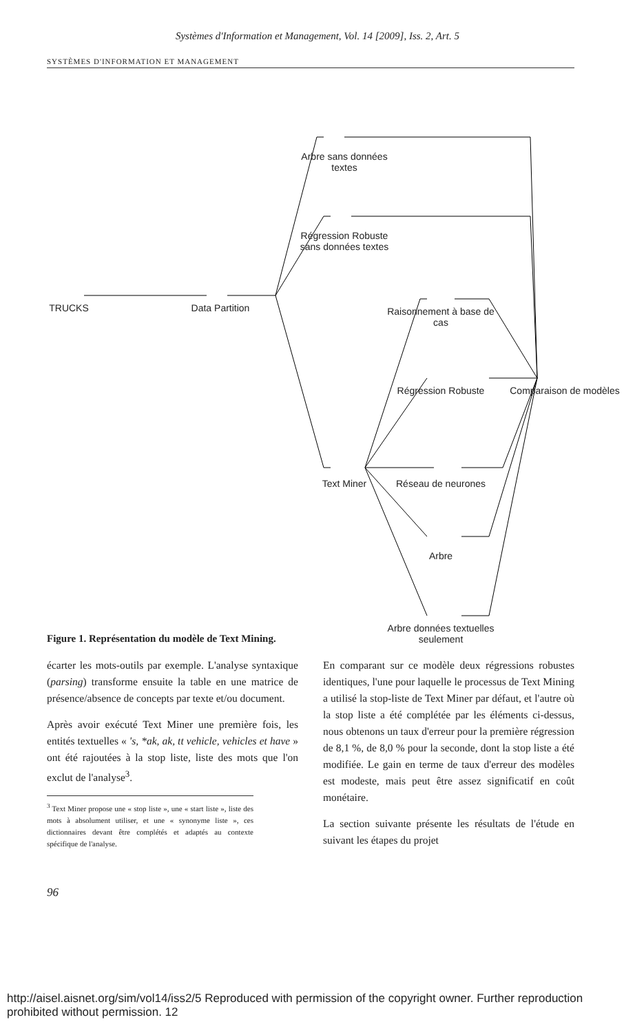Systèmes d'Information et Management, Vol. 14 [2009], Iss. 2, Art. 5
SYSTÈMES D'INFORMATION ET MANAGEMENT
Arbre sans données textes
Régression Robuste sans données textes
TRUCKS Data Partition
Raisonnement à base de cas
Régression Robuste
Comparaison de modèles
Text Miner Réseau de neurones
Arbre
Arbre données textuelles seulement
Figure 1. Représentation du modèle de Text Mining.
écarter les mots-outils par exemple. L'analyse syntaxique (parsing) transforme ensuite la table en une matrice de présence/absence de concepts par texte et/ou document.
Après avoir exécuté Text Miner une première fois, les entités textuelles « 's, *ak, ak, tt vehicle, vehicles et have » ont été rajoutées à la stop liste, liste des mots que l'on exclut de l'analyse<sup>3</sup>.
<sup>3</sup> Text Miner propose une « stop liste », une « start liste », liste des mots à absolument utiliser, et une « synonyme liste », ces dictionnaires devant être complétés et adaptés au contexte spécifique de l'analyse.
En comparant sur ce modèle deux régressions robustes identiques, l'une pour laquelle le processus de Text Mining a utilisé la stop-liste de Text Miner par défaut, et l'autre où la stop liste a été complétée par les éléments ci-dessus, nous obtenons un taux d'erreur pour la première régression de 8,1 %, de 8,0 % pour la seconde, dont la stop liste a été modifiée. Le gain en terme de taux d'erreur des modèles est modeste, mais peut être assez significatif en coût monétaire.
La section suivante présente les résultats de l'étude en suivant les étapes du projet
96
http://aisel.aisnet.org/sim/vol14/iss2/5 Reproduced with permission of the copyright owner. Further reproduction prohibited without permission. 12